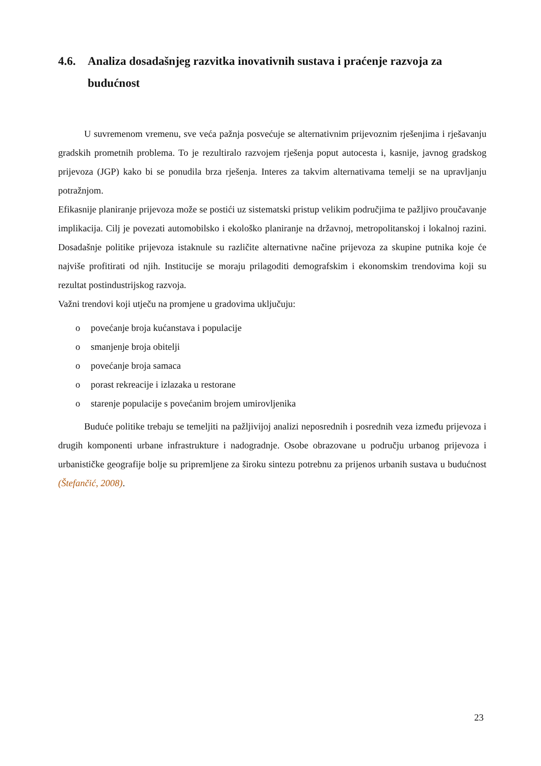4.6. Analiza dosadašnjeg razvitka inovativnih sustava i praćenje razvoja za budućnost
U suvremenom vremenu, sve veća pažnja posvećuje se alternativnim prijevoznim rješenjima i rješavanju gradskih prometnih problema. To je rezultiralo razvojem rješenja poput autocesta i, kasnije, javnog gradskog prijevoza (JGP) kako bi se ponudila brza rješenja. Interes za takvim alternativama temelji se na upravljanju potražnjom.
Efikasnije planiranje prijevoza može se postići uz sistematski pristup velikim područjima te pažljivo proučavanje implikacija. Cilj je povezati automobilsko i ekološko planiranje na državnoj, metropolitanskoj i lokalnoj razini. Dosadašnje politike prijevoza istaknule su različite alternativne načine prijevoza za skupine putnika koje će najviše profitirati od njih. Institucije se moraju prilagoditi demografskim i ekonomskim trendovima koji su rezultat postindustrijskog razvoja.
Važni trendovi koji utječu na promjene u gradovima uključuju:
o povećanje broja kućanstava i populacije
o smanjenje broja obitelji
o povećanje broja samaca
o porast rekreacije i izlazaka u restorane
o starenje populacije s povećanim brojem umirovljenika
Buduće politike trebaju se temeljiti na pažljivijoj analizi neposrednih i posrednih veza između prijevoza i drugih komponenti urbane infrastrukture i nadogradnje. Osobe obrazovane u području urbanog prijevoza i urbanističke geografije bolje su pripremljene za široku sintezu potrebnu za prijenos urbanih sustava u budućnost (Štefančić, 2008).
23